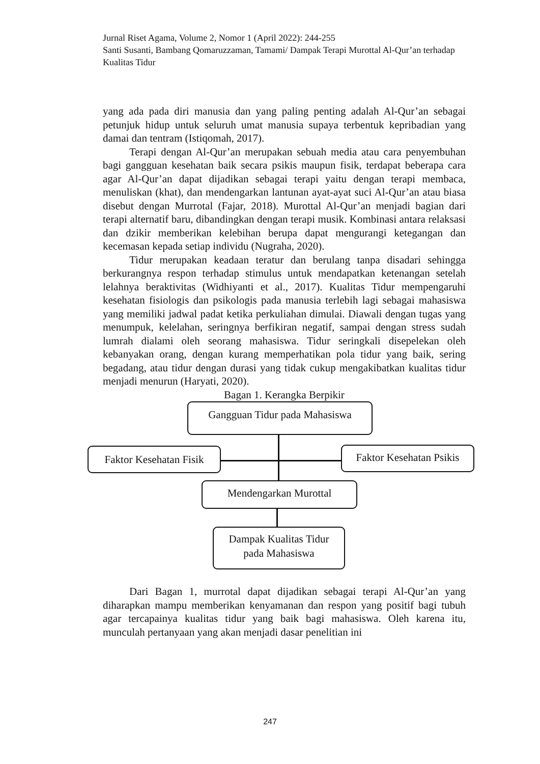Jurnal Riset Agama, Volume 2, Nomor 1 (April 2022): 244-255
Santi Susanti, Bambang Qomaruzzaman, Tamami/ Dampak Terapi Murottal Al-Qur’an terhadap Kualitas Tidur
yang ada pada diri manusia dan yang paling penting adalah Al-Qur’an sebagai petunjuk hidup untuk seluruh umat manusia supaya terbentuk kepribadian yang damai dan tentram (Istiqomah, 2017).
Terapi dengan Al-Qur’an merupakan sebuah media atau cara penyembuhan bagi gangguan kesehatan baik secara psikis maupun fisik, terdapat beberapa cara agar Al-Qur’an dapat dijadikan sebagai terapi yaitu dengan terapi membaca, menuliskan (khat), dan mendengarkan lantunan ayat-ayat suci Al-Qur’an atau biasa disebut dengan Murrotal (Fajar, 2018). Murottal Al-Qur’an menjadi bagian dari terapi alternatif baru, dibandingkan dengan terapi musik. Kombinasi antara relaksasi dan dzikir memberikan kelebihan berupa dapat mengurangi ketegangan dan kecemasan kepada setiap individu (Nugraha, 2020).
Tidur merupakan keadaan teratur dan berulang tanpa disadari sehingga berkurangnya respon terhadap stimulus untuk mendapatkan ketenangan setelah lelahnya beraktivitas (Widhiyanti et al., 2017). Kualitas Tidur mempengaruhi kesehatan fisiologis dan psikologis pada manusia terlebih lagi sebagai mahasiswa yang memiliki jadwal padat ketika perkuliahan dimulai. Diawali dengan tugas yang menumpuk, kelelahan, seringnya berfikiran negatif, sampai dengan stress sudah lumrah dialami oleh seorang mahasiswa. Tidur seringkali disepelekan oleh kebanyakan orang, dengan kurang memperhatikan pola tidur yang baik, sering begadang, atau tidur dengan durasi yang tidak cukup mengakibatkan kualitas tidur menjadi menurun (Haryati, 2020).
Bagan 1. Kerangka Berpikir
Gangguan Tidur pada Mahasiswa
Faktor Kesehatan Fisik
Faktor Kesehatan Psikis
Mendengarkan Murottal
Dampak Kualitas Tidur
pada Mahasiswa
Dari Bagan 1, murrotal dapat dijadikan sebagai terapi Al-Qur’an yang diharapkan mampu memberikan kenyamanan dan respon yang positif bagi tubuh agar tercapainya kualitas tidur yang baik bagi mahasiswa. Oleh karena itu, munculah pertanyaan yang akan menjadi dasar penelitian ini
247